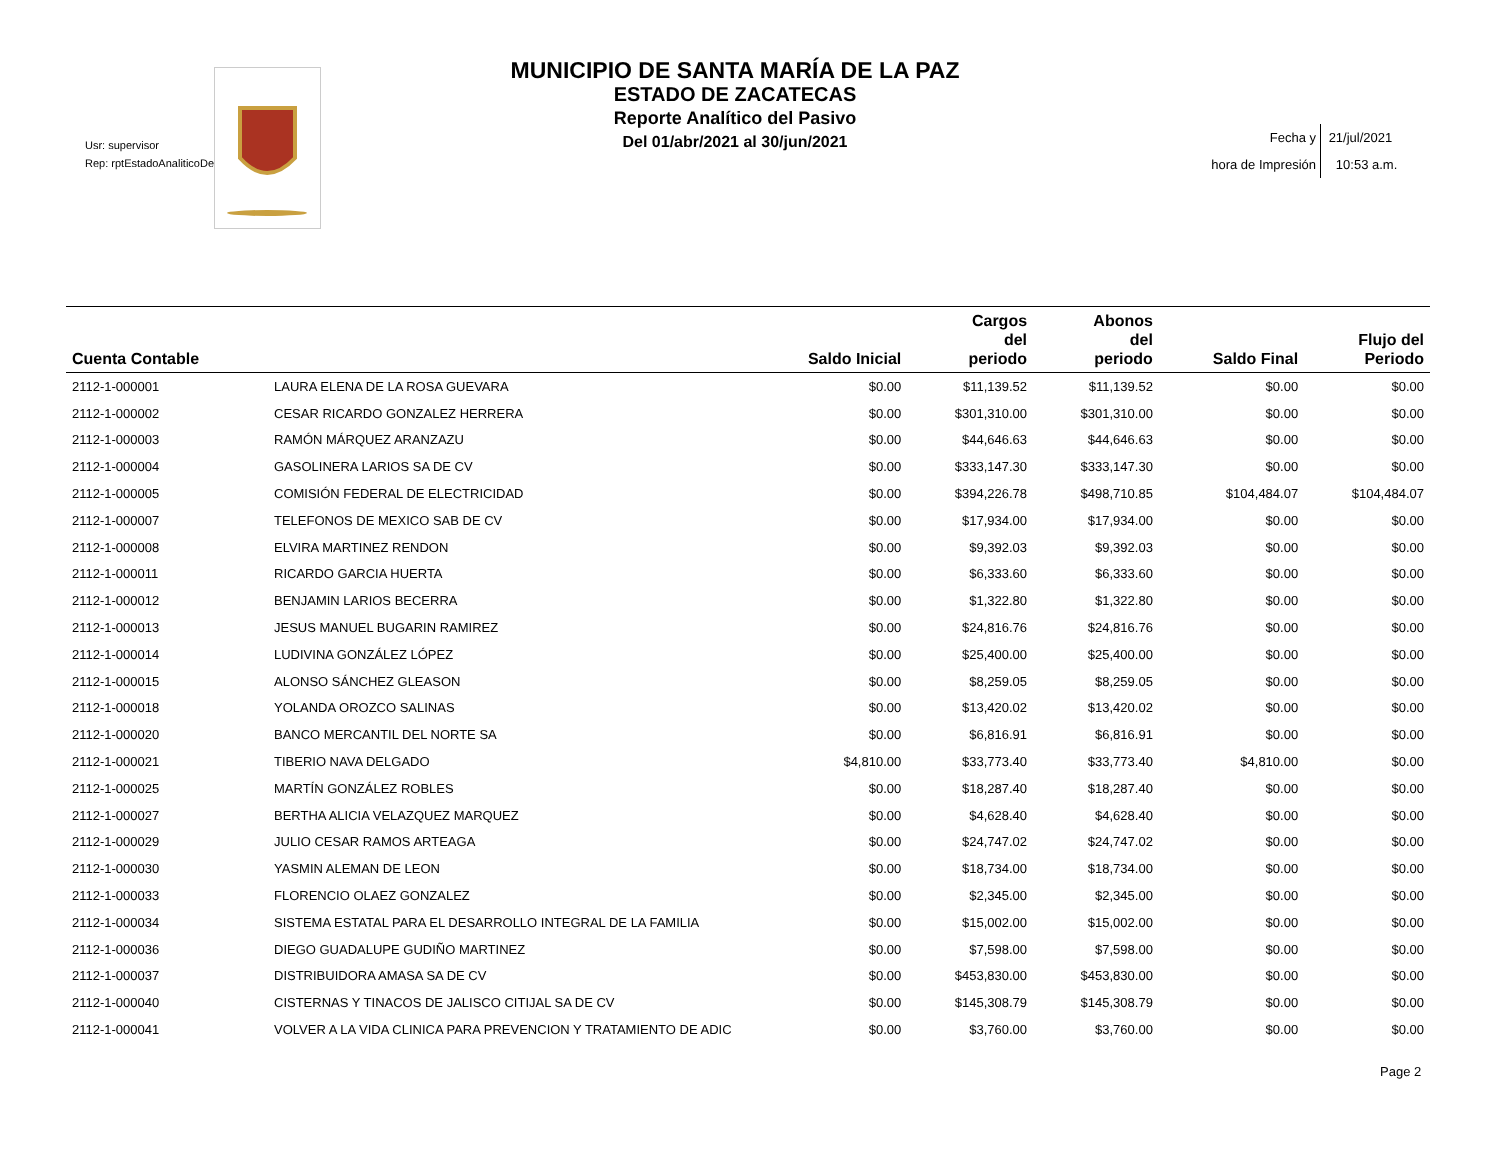Usr: supervisor
Rep: rptEstadoAnaliticoDe
MUNICIPIO DE SANTA MARÍA DE LA PAZ
ESTADO DE ZACATECAS
Reporte Analítico del Pasivo
Del 01/abr/2021 al 30/jun/2021
Fecha y
hora de Impresión 21/jul/2021
10:53 a.m.
| Cuenta Contable | | Saldo Inicial | Cargos del periodo | Abonos del periodo | Saldo Final | Flujo del Periodo |
| --- | --- | --- | --- | --- | --- | --- |
| 2112-1-000001 | LAURA ELENA DE LA ROSA GUEVARA | $0.00 | $11,139.52 | $11,139.52 | $0.00 | $0.00 |
| 2112-1-000002 | CESAR RICARDO GONZALEZ HERRERA | $0.00 | $301,310.00 | $301,310.00 | $0.00 | $0.00 |
| 2112-1-000003 | RAMÓN MÁRQUEZ ARANZAZU | $0.00 | $44,646.63 | $44,646.63 | $0.00 | $0.00 |
| 2112-1-000004 | GASOLINERA LARIOS SA DE CV | $0.00 | $333,147.30 | $333,147.30 | $0.00 | $0.00 |
| 2112-1-000005 | COMISIÓN FEDERAL DE ELECTRICIDAD | $0.00 | $394,226.78 | $498,710.85 | $104,484.07 | $104,484.07 |
| 2112-1-000007 | TELEFONOS DE MEXICO SAB DE CV | $0.00 | $17,934.00 | $17,934.00 | $0.00 | $0.00 |
| 2112-1-000008 | ELVIRA MARTINEZ RENDON | $0.00 | $9,392.03 | $9,392.03 | $0.00 | $0.00 |
| 2112-1-000011 | RICARDO GARCIA HUERTA | $0.00 | $6,333.60 | $6,333.60 | $0.00 | $0.00 |
| 2112-1-000012 | BENJAMIN LARIOS BECERRA | $0.00 | $1,322.80 | $1,322.80 | $0.00 | $0.00 |
| 2112-1-000013 | JESUS MANUEL BUGARIN RAMIREZ | $0.00 | $24,816.76 | $24,816.76 | $0.00 | $0.00 |
| 2112-1-000014 | LUDIVINA GONZÁLEZ LÓPEZ | $0.00 | $25,400.00 | $25,400.00 | $0.00 | $0.00 |
| 2112-1-000015 | ALONSO SÁNCHEZ GLEASON | $0.00 | $8,259.05 | $8,259.05 | $0.00 | $0.00 |
| 2112-1-000018 | YOLANDA OROZCO SALINAS | $0.00 | $13,420.02 | $13,420.02 | $0.00 | $0.00 |
| 2112-1-000020 | BANCO MERCANTIL DEL NORTE SA | $0.00 | $6,816.91 | $6,816.91 | $0.00 | $0.00 |
| 2112-1-000021 | TIBERIO NAVA DELGADO | $4,810.00 | $33,773.40 | $33,773.40 | $4,810.00 | $0.00 |
| 2112-1-000025 | MARTÍN GONZÁLEZ ROBLES | $0.00 | $18,287.40 | $18,287.40 | $0.00 | $0.00 |
| 2112-1-000027 | BERTHA ALICIA VELAZQUEZ MARQUEZ | $0.00 | $4,628.40 | $4,628.40 | $0.00 | $0.00 |
| 2112-1-000029 | JULIO CESAR RAMOS ARTEAGA | $0.00 | $24,747.02 | $24,747.02 | $0.00 | $0.00 |
| 2112-1-000030 | YASMIN ALEMAN DE LEON | $0.00 | $18,734.00 | $18,734.00 | $0.00 | $0.00 |
| 2112-1-000033 | FLORENCIO OLAEZ GONZALEZ | $0.00 | $2,345.00 | $2,345.00 | $0.00 | $0.00 |
| 2112-1-000034 | SISTEMA ESTATAL PARA EL DESARROLLO INTEGRAL DE LA FAMILIA | $0.00 | $15,002.00 | $15,002.00 | $0.00 | $0.00 |
| 2112-1-000036 | DIEGO GUADALUPE GUDIÑO MARTINEZ | $0.00 | $7,598.00 | $7,598.00 | $0.00 | $0.00 |
| 2112-1-000037 | DISTRIBUIDORA AMASA SA DE CV | $0.00 | $453,830.00 | $453,830.00 | $0.00 | $0.00 |
| 2112-1-000040 | CISTERNAS Y TINACOS DE JALISCO CITIJAL SA DE CV | $0.00 | $145,308.79 | $145,308.79 | $0.00 | $0.00 |
| 2112-1-000041 | VOLVER A LA VIDA CLINICA PARA PREVENCION Y TRATAMIENTO DE ADIC | $0.00 | $3,760.00 | $3,760.00 | $0.00 | $0.00 |
Page 2